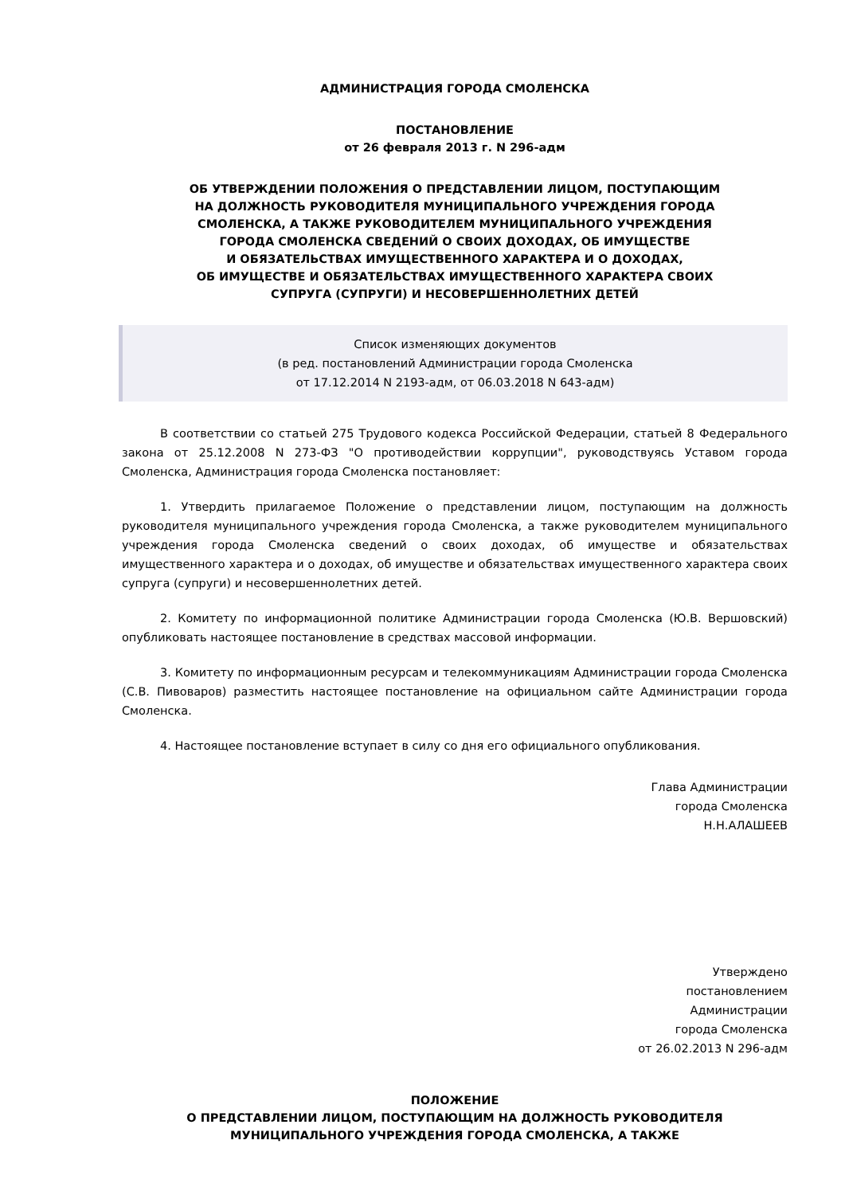АДМИНИСТРАЦИЯ ГОРОДА СМОЛЕНСКА
ПОСТАНОВЛЕНИЕ
от 26 февраля 2013 г. N 296-адм
ОБ УТВЕРЖДЕНИИ ПОЛОЖЕНИЯ О ПРЕДСТАВЛЕНИИ ЛИЦОМ, ПОСТУПАЮЩИМ
НА ДОЛЖНОСТЬ РУКОВОДИТЕЛЯ МУНИЦИПАЛЬНОГО УЧРЕЖДЕНИЯ ГОРОДА
СМОЛЕНСКА, А ТАКЖЕ РУКОВОДИТЕЛЕМ МУНИЦИПАЛЬНОГО УЧРЕЖДЕНИЯ
ГОРОДА СМОЛЕНСКА СВЕДЕНИЙ О СВОИХ ДОХОДАХ, ОБ ИМУЩЕСТВЕ
И ОБЯЗАТЕЛЬСТВАХ ИМУЩЕСТВЕННОГО ХАРАКТЕРА И О ДОХОДАХ,
ОБ ИМУЩЕСТВЕ И ОБЯЗАТЕЛЬСТВАХ ИМУЩЕСТВЕННОГО ХАРАКТЕРА СВОИХ
СУПРУГА (СУПРУГИ) И НЕСОВЕРШЕННОЛЕТНИХ ДЕТЕЙ
Список изменяющих документов
(в ред. постановлений Администрации города Смоленска
от 17.12.2014 N 2193-адм, от 06.03.2018 N 643-адм)
В соответствии со статьей 275 Трудового кодекса Российской Федерации, статьей 8 Федерального закона от 25.12.2008 N 273-ФЗ "О противодействии коррупции", руководствуясь Уставом города Смоленска, Администрация города Смоленска постановляет:
1. Утвердить прилагаемое Положение о представлении лицом, поступающим на должность руководителя муниципального учреждения города Смоленска, а также руководителем муниципального учреждения города Смоленска сведений о своих доходах, об имуществе и обязательствах имущественного характера и о доходах, об имуществе и обязательствах имущественного характера своих супруга (супруги) и несовершеннолетних детей.
2. Комитету по информационной политике Администрации города Смоленска (Ю.В. Вершовский) опубликовать настоящее постановление в средствах массовой информации.
3. Комитету по информационным ресурсам и телекоммуникациям Администрации города Смоленска (С.В. Пивоваров) разместить настоящее постановление на официальном сайте Администрации города Смоленска.
4. Настоящее постановление вступает в силу со дня его официального опубликования.
Глава Администрации
города Смоленска
Н.Н.АЛАШЕЕВ
Утверждено
постановлением
Администрации
города Смоленска
от 26.02.2013 N 296-адм
ПОЛОЖЕНИЕ
О ПРЕДСТАВЛЕНИИ ЛИЦОМ, ПОСТУПАЮЩИМ НА ДОЛЖНОСТЬ РУКОВОДИТЕЛЯ
МУНИЦИПАЛЬНОГО УЧРЕЖДЕНИЯ ГОРОДА СМОЛЕНСКА, А ТАКЖЕ